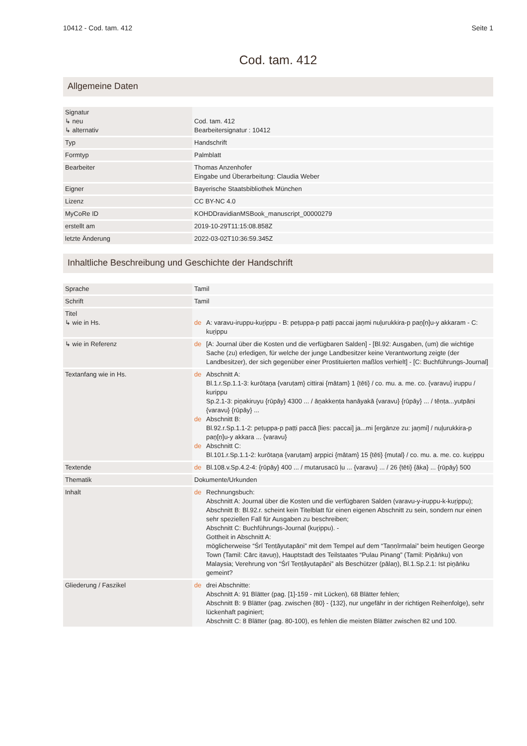10412 - Cod. tam. 412 Seite 1
Cod. tam. 412
Allgemeine Daten
| Signatur ↳ neu ↳ alternativ | Cod. tam. 412 Bearbeitersignatur : 10412 |
| Typ | Handschrift |
| Formtyp | Palmblatt |
| Bearbeiter | Thomas Anzenhofer Eingabe und Überarbeitung: Claudia Weber |
| Eigner | Bayerische Staatsbibliothek München |
| Lizenz | CC BY-NC 4.0 |
| MyCoRe ID | KOHDDravidianMSBook_manuscript_00000279 |
| erstellt am | 2019-10-29T11:15:08.858Z |
| letzte Änderung | 2022-03-02T10:36:59.345Z |
Inhaltliche Beschreibung und Geschichte der Handschrift
| Sprache | Tamil |
| Schrift | Tamil |
| Titel ↳ wie in Hs. | de A: varavu-iruppu-kuṟippu - B: peṭuppa-p paṭṭi paccai jaṉmi nuḻurukkira-p paṉ[ṇ]u-y akkaram - C: kuṟippu |
| ↳ wie in Referenz | de [A: Journal über die Kosten und die verfügbaren Salden] - [Bl.92: Ausgaben, (um) die wichtige Sache (zu) erledigen, für welche der junge Landbesitzer keine Verantwortung zeigte (der Landbesitzer), der sich gegenüber einer Prostituierten maßlos verhielt] - [C: Buchführungs-Journal] |
| Textanfang wie in Hs. | de Abschnitt A: Bl.1.r.Sp.1.1-3: kurōtaṉa {varuṭam} cittirai {mātam} 1 {tēti} / co. mu. a. me. co. {varavu} iruppu / kurippu Sp.2.1-3: piṉakiruyu {rūpāy} 4300 ... / āṉakkeṇṭa hanāyakā {varavu} {rūpāy} ... / tēṇṭa...yutpāṇi {varavu} {rūpāy} ... de Abschnitt B: Bl.92.r.Sp.1.1-2: peṭuppa-p paṭṭi paccā [lies: paccai] ja...mi [ergänze zu: jaṉmi] / nuḻurukkira-p paṉ[ṇ]u-y akkara ... {varavu} de Abschnitt C: Bl.101.r.Sp.1.1-2: kurōtaṉa {varuṭam} arppici {mātam} 15 {tēti} {mutal} / co. mu. a. me. co. kuṟippu |
| Textende | de Bl.108.v.Sp.4.2-4: {rūpāy} 400 ... / mutarusacū ḷu ... {varavu} ... / 26 {tēti} {āka} ... {rūpāy} 500 |
| Thematik | Dokumente/Urkunden |
| Inhalt | de Rechnungsbuch: Abschnitt A: Journal über die Kosten und die verfügbaren Salden (varavu-y-iruppu-k-kuṟippu); Abschnitt B: Bl.92.r. scheint kein Titelblatt für einen eigenen Abschnitt zu sein, sondern nur einen sehr speziellen Fall für Ausgaben zu beschreiben; Abschnitt C: Buchführungs-Journal (kuṟippu). - Gottheit in Abschnitt A: möglicherweise “Śrī Teṇṭāyutapāṇi” mit dem Tempel auf dem “Taṇṇīrmalai” beim heutigen George Town (Tamil: Cārc iṭavuṉ), Hauptstadt des Teilstaates “Pulau Pinang” (Tamil: Piṉāṅku) von Malaysia; Verehrung von “Śrī Teṇṭāyutapāṇi” als Beschützer (pālaṉ), Bl.1.Sp.2.1: Ist piṉāṅku gemeint? |
| Gliederung / Faszikel | de drei Abschnitte: Abschnitt A: 91 Blätter (pag. [1]-159 - mit Lücken), 68 Blätter fehlen; Abschnitt B: 9 Blätter (pag. zwischen {80} - {132}, nur ungefähr in der richtigen Reihenfolge), sehr lückenhaft paginiert; Abschnitt C: 8 Blätter (pag. 80-100), es fehlen die meisten Blätter zwischen 82 und 100. |